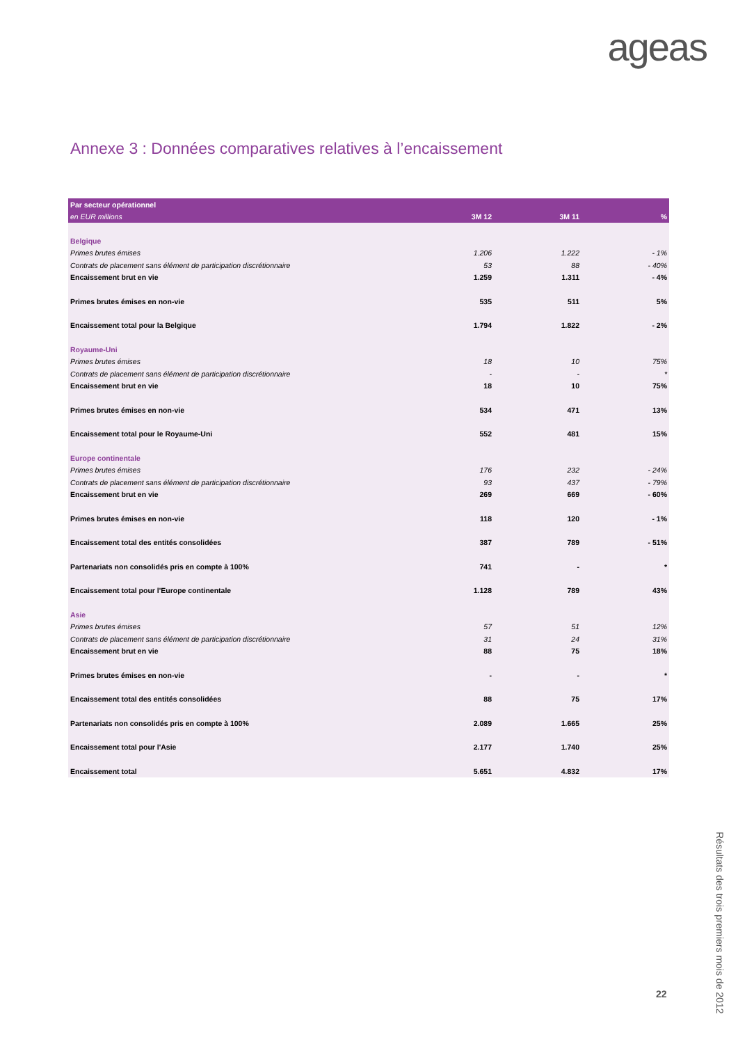ageas
Annexe 3 : Données comparatives relatives à l’encaissement
| Par secteur opérationnel | | | |
| --- | --- | --- | --- |
| en EUR millions | 3M 12 | 3M 11 | % |
| Belgique | | | |
| Primes brutes émises | 1.206 | 1.222 | - 1% |
| Contrats de placement sans élément de participation discrétionnaire | 53 | 88 | - 40% |
| Encaissement brut en vie | 1.259 | 1.311 | - 4% |
| Primes brutes émises en non-vie | 535 | 511 | 5% |
| Encaissement total pour la Belgique | 1.794 | 1.822 | - 2% |
| Royaume-Uni | | | |
| Primes brutes émises | 18 | 10 | 75% |
| Contrats de placement sans élément de participation discrétionnaire | - | - | * |
| Encaissement brut en vie | 18 | 10 | 75% |
| Primes brutes émises en non-vie | 534 | 471 | 13% |
| Encaissement total pour le Royaume-Uni | 552 | 481 | 15% |
| Europe continentale | | | |
| Primes brutes émises | 176 | 232 | - 24% |
| Contrats de placement sans élément de participation discrétionnaire | 93 | 437 | - 79% |
| Encaissement brut en vie | 269 | 669 | - 60% |
| Primes brutes émises en non-vie | 118 | 120 | - 1% |
| Encaissement total des entités consolidées | 387 | 789 | - 51% |
| Partenariats non consolidés pris en compte à 100% | 741 | - | * |
| Encaissement total pour l'Europe continentale | 1.128 | 789 | 43% |
| Asie | | | |
| Primes brutes émises | 57 | 51 | 12% |
| Contrats de placement sans élément de participation discrétionnaire | 31 | 24 | 31% |
| Encaissement brut en vie | 88 | 75 | 18% |
| Primes brutes émises en non-vie | - | - | * |
| Encaissement total des entités consolidées | 88 | 75 | 17% |
| Partenariats non consolidés pris en compte à 100% | 2.089 | 1.665 | 25% |
| Encaissement total pour l'Asie | 2.177 | 1.740 | 25% |
| Encaissement total | 5.651 | 4.832 | 17% |
Résultats des trois premiers mois de 2012
22